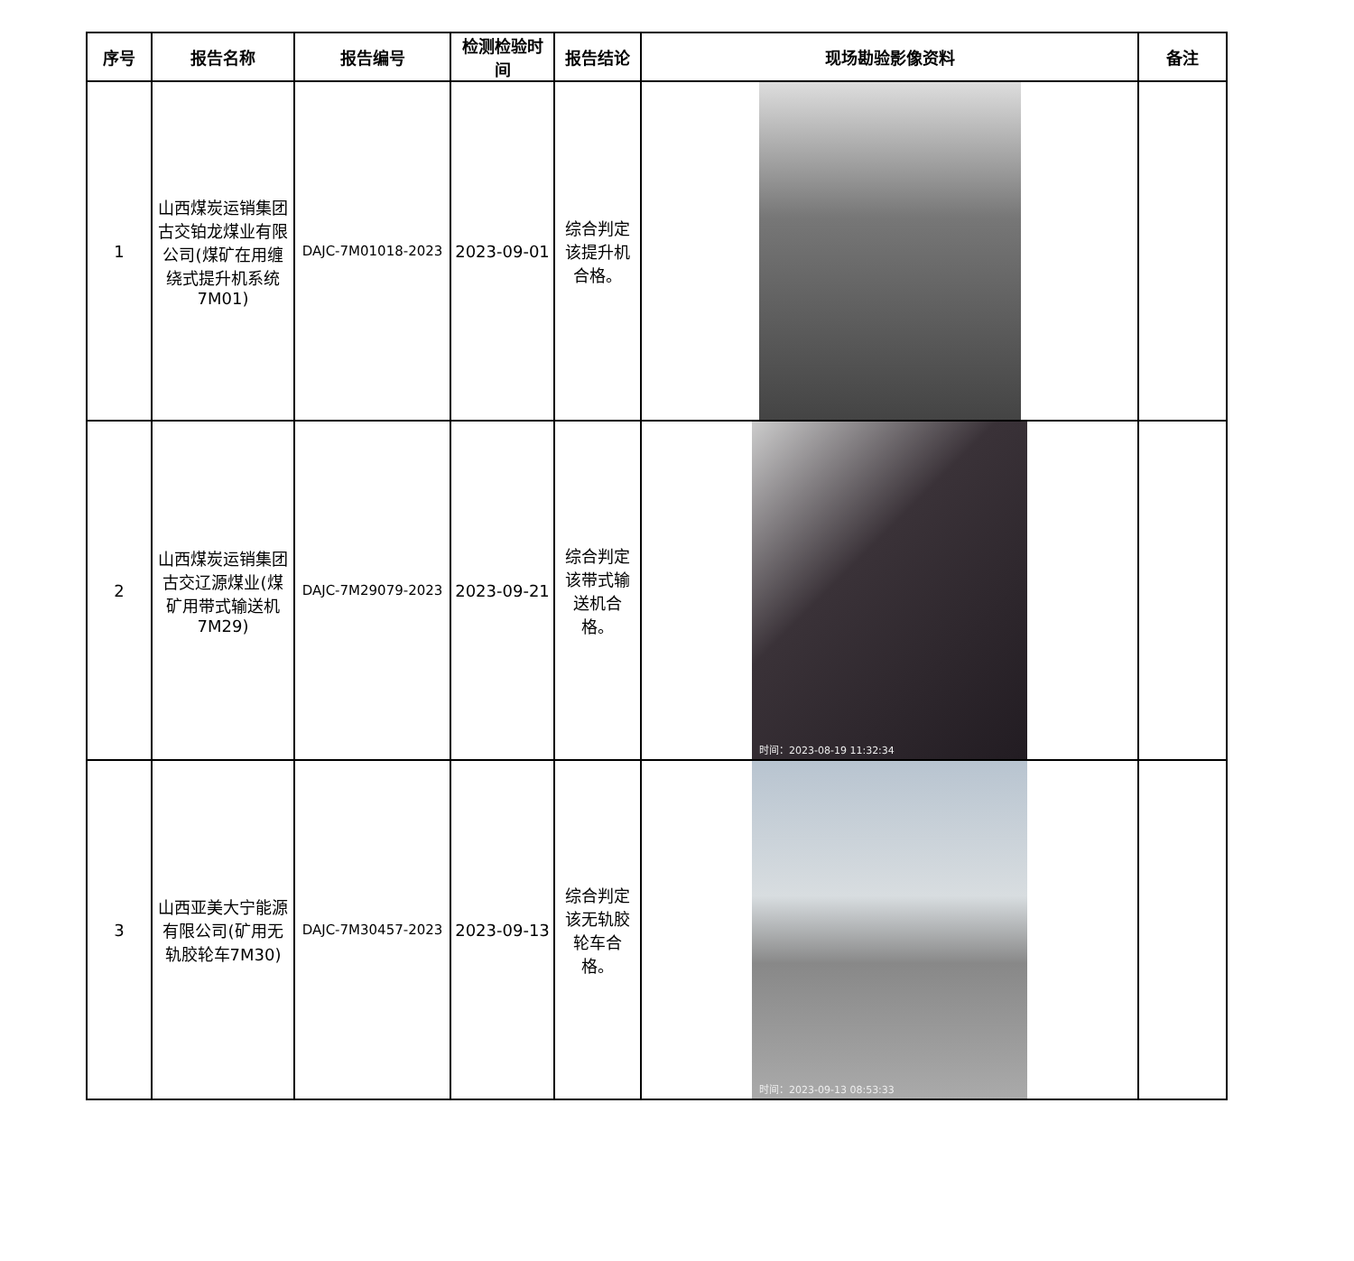| 序号 | 报告名称 | 报告编号 | 检测检验时间 | 报告结论 | 现场勘验影像资料 | 备注 |
| --- | --- | --- | --- | --- | --- | --- |
| 1 | 山西煤炭运销集团古交铂龙煤业有限公司(煤矿在用缠绕式提升机系统7M01) | DAJC-7M01018-2023 | 2023-09-01 | 综合判定该提升机合格。 | | |
| 2 | 山西煤炭运销集团古交辽源煤业(煤矿用带式输送机7M29) | DAJC-7M29079-2023 | 2023-09-21 | 综合判定该带式输送机合格。 | 时间：2023-08-19 11:32:34 | |
| 3 | 山西亚美大宁能源有限公司(矿用无轨胶轮车7M30) | DAJC-7M30457-2023 | 2023-09-13 | 综合判定该无轨胶轮车合格。 | 时间：2023-09-13 08:53:33 | |